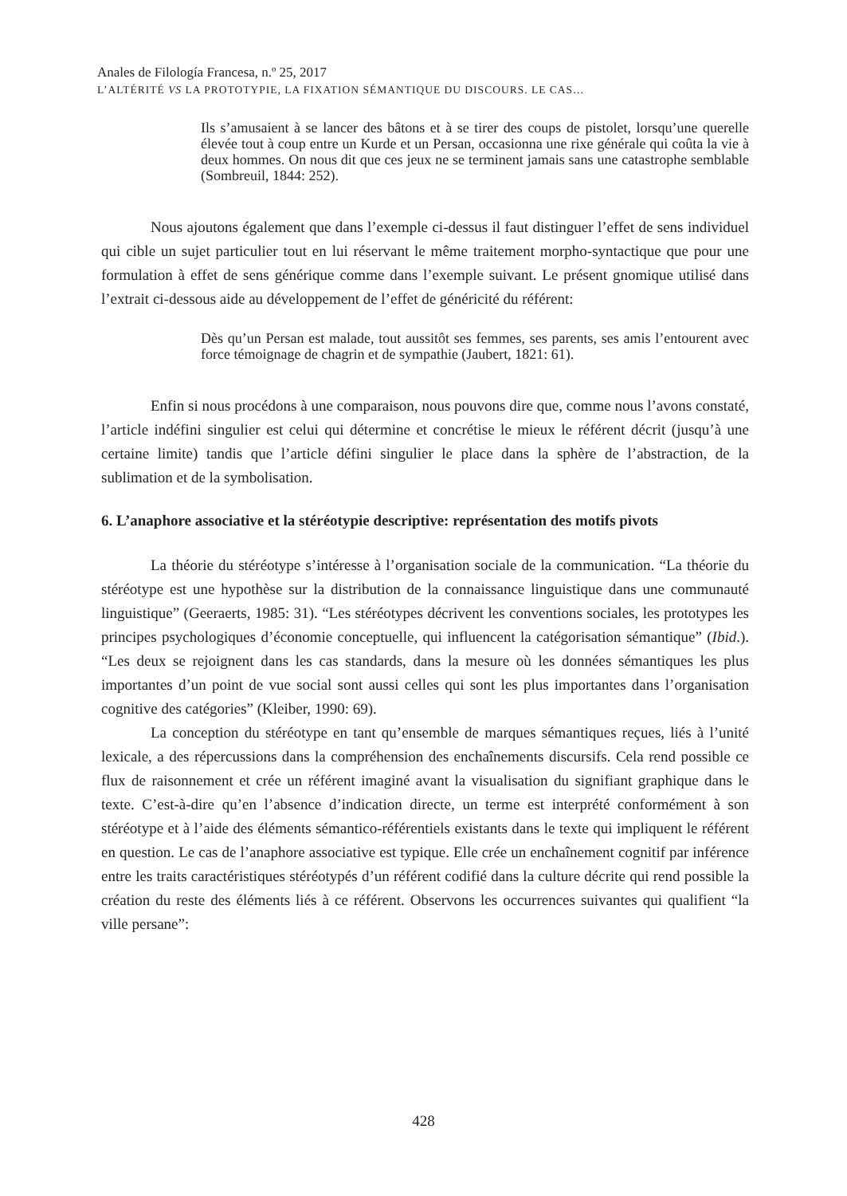Anales de Filología Francesa, n.º 25, 2017
L’ALTÉRITÉ VS LA PROTOTYPIE, LA FIXATION SÉMANTIQUE DU DISCOURS. LE CAS…
Ils s’amusaient à se lancer des bâtons et à se tirer des coups de pistolet, lorsqu’une querelle élevée tout à coup entre un Kurde et un Persan, occasionna une rixe générale qui coûta la vie à deux hommes. On nous dit que ces jeux ne se terminent jamais sans une catastrophe semblable (Sombreuil, 1844: 252).
Nous ajoutons également que dans l’exemple ci-dessus il faut distinguer l’effet de sens individuel qui cible un sujet particulier tout en lui réservant le même traitement morpho-syntactique que pour une formulation à effet de sens générique comme dans l’exemple suivant. Le présent gnomique utilisé dans l’extrait ci-dessous aide au développement de l’effet de généricité du référent:
Dès qu’un Persan est malade, tout aussitôt ses femmes, ses parents, ses amis l’entourent avec force témoignage de chagrin et de sympathie (Jaubert, 1821: 61).
Enfin si nous procédons à une comparaison, nous pouvons dire que, comme nous l’avons constaté, l’article indéfini singulier est celui qui détermine et concrétise le mieux le référent décrit (jusqu’à une certaine limite) tandis que l’article défini singulier le place dans la sphère de l’abstraction, de la sublimation et de la symbolisation.
6. L’anaphore associative et la stéréotypie descriptive: représentation des motifs pivots
La théorie du stéréotype s’intéresse à l’organisation sociale de la communication. “La théorie du stéréotype est une hypothèse sur la distribution de la connaissance linguistique dans une communauté linguistique” (Geeraerts, 1985: 31). “Les stéréotypes décrivent les conventions sociales, les prototypes les principes psychologiques d’économie conceptuelle, qui influencent la catégorisation sémantique” (Ibid.). “Les deux se rejoignent dans les cas standards, dans la mesure où les données sémantiques les plus importantes d’un point de vue social sont aussi celles qui sont les plus importantes dans l’organisation cognitive des catégories” (Kleiber, 1990: 69).
La conception du stéréotype en tant qu’ensemble de marques sémantiques reçues, liés à l’unité lexicale, a des répercussions dans la compréhension des enchaînements discursifs. Cela rend possible ce flux de raisonnement et crée un référent imaginé avant la visualisation du signifiant graphique dans le texte. C’est-à-dire qu’en l’absence d’indication directe, un terme est interprété conformément à son stéréotype et à l’aide des éléments sémantico-référentiels existants dans le texte qui impliquent le référent en question. Le cas de l’anaphore associative est typique. Elle crée un enchaînement cognitif par inférence entre les traits caractéristiques stéréotypés d’un référent codifié dans la culture décrite qui rend possible la création du reste des éléments liés à ce référent. Observons les occurrences suivantes qui qualifient “la ville persane”:
428